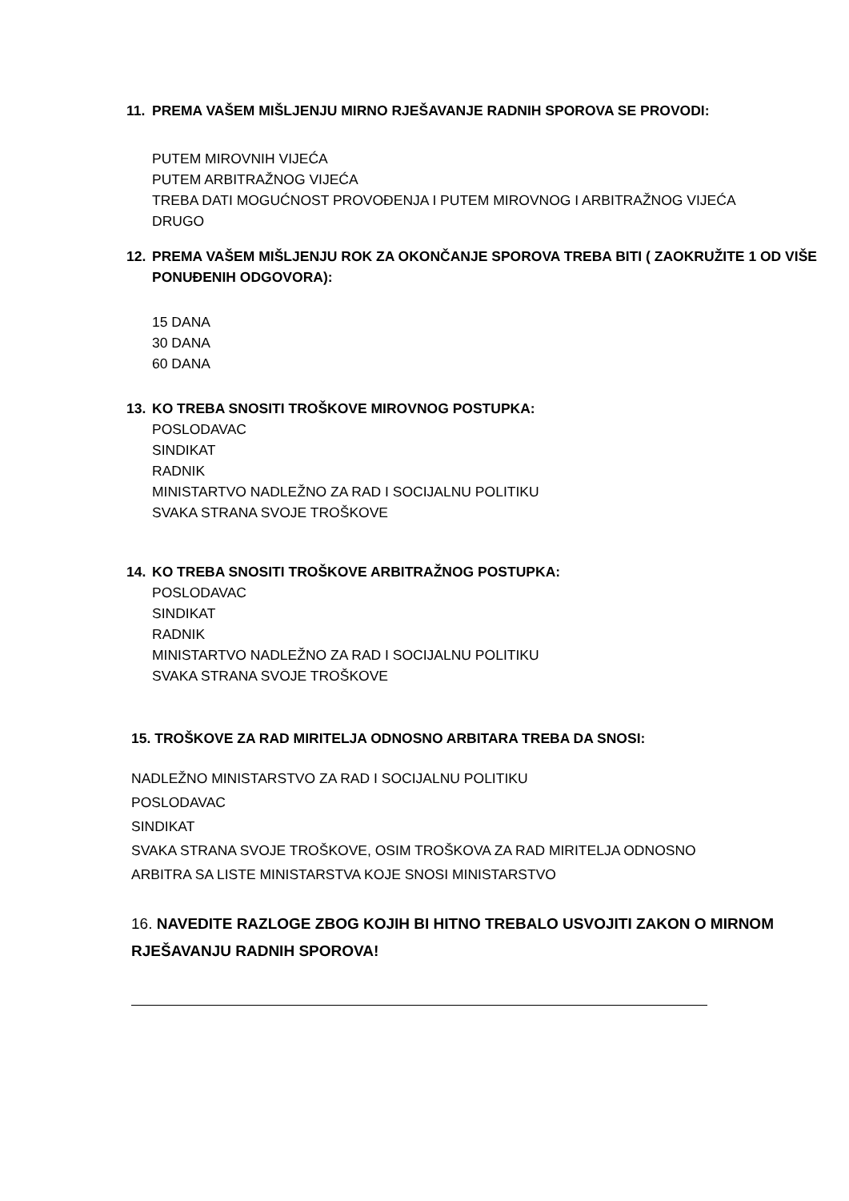11. PREMA VAŠEM MIŠLJENJU MIRNO RJEŠAVANJE RADNIH SPOROVA SE PROVODI:
PUTEM MIROVNIH VIJEĆA
PUTEM ARBITRAŽNOG VIJEĆA
TREBA DATI MOGUĆNOST PROVOĐENJA I PUTEM MIROVNOG I ARBITRAŽNOG VIJEĆA
DRUGO
12. PREMA VAŠEM MIŠLJENJU ROK ZA OKONČANJE SPOROVA TREBA BITI ( ZAOKRUŽITE 1 OD VIŠE PONUĐENIH ODGOVORA):
15 DANA
30 DANA
60 DANA
13. KO TREBA SNOSITI TROŠKOVE MIROVNOG POSTUPKA:
POSLODAVAC
SINDIKAT
RADNIK
MINISTARTVO NADLEŽNO ZA RAD I SOCIJALNU POLITIKU
SVAKA STRANA SVOJE TROŠKOVE
14. KO TREBA SNOSITI TROŠKOVE ARBITRAŽNOG POSTUPKA:
POSLODAVAC
SINDIKAT
RADNIK
MINISTARTVO NADLEŽNO ZA RAD I SOCIJALNU POLITIKU
SVAKA STRANA SVOJE TROŠKOVE
15. TROŠKOVE ZA RAD MIRITELJA ODNOSNO ARBITARA TREBA DA SNOSI:
NADLEŽNO MINISTARSTVO ZA RAD I SOCIJALNU POLITIKU
POSLODAVAC
SINDIKAT
SVAKA STRANA SVOJE TROŠKOVE, OSIM TROŠKOVA ZA RAD MIRITELJA ODNOSNO
ARBITRA SA LISTE MINISTARSTVA KOJE SNOSI MINISTARSTVO
16. NAVEDITE RAZLOGE ZBOG KOJIH BI HITNO TREBALO USVOJITI ZAKON O MIRNOM RJEŠAVANJU RADNIH SPOROVA!